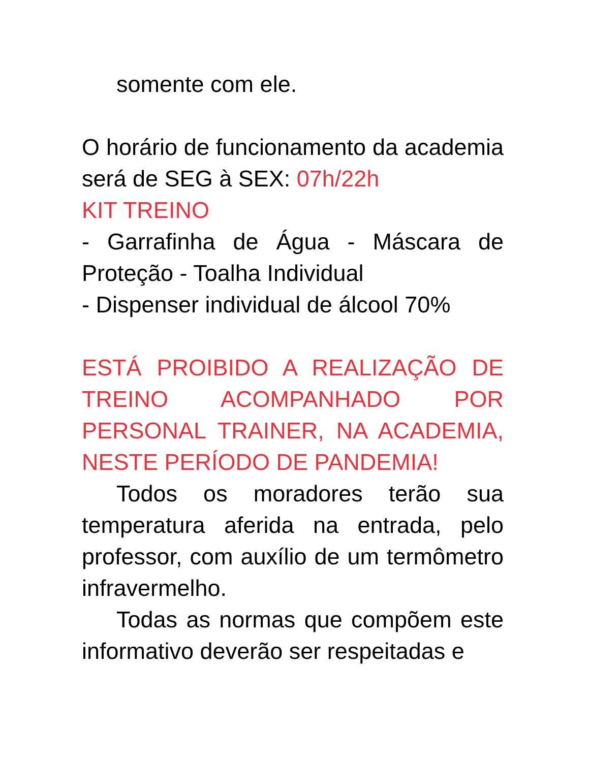somente com ele.
O horário de funcionamento da academia será de SEG à SEX: 07h/22h
KIT TREINO
- Garrafinha de Água - Máscara de Proteção - Toalha Individual
- Dispenser individual de álcool 70%
ESTÁ PROIBIDO A REALIZAÇÃO DE TREINO ACOMPANHADO POR PERSONAL TRAINER, NA ACADEMIA, NESTE PERÍODO DE PANDEMIA!
Todos os moradores terão sua temperatura aferida na entrada, pelo professor, com auxílio de um termômetro infravermelho.
Todas as normas que compõem este informativo deverão ser respeitadas e